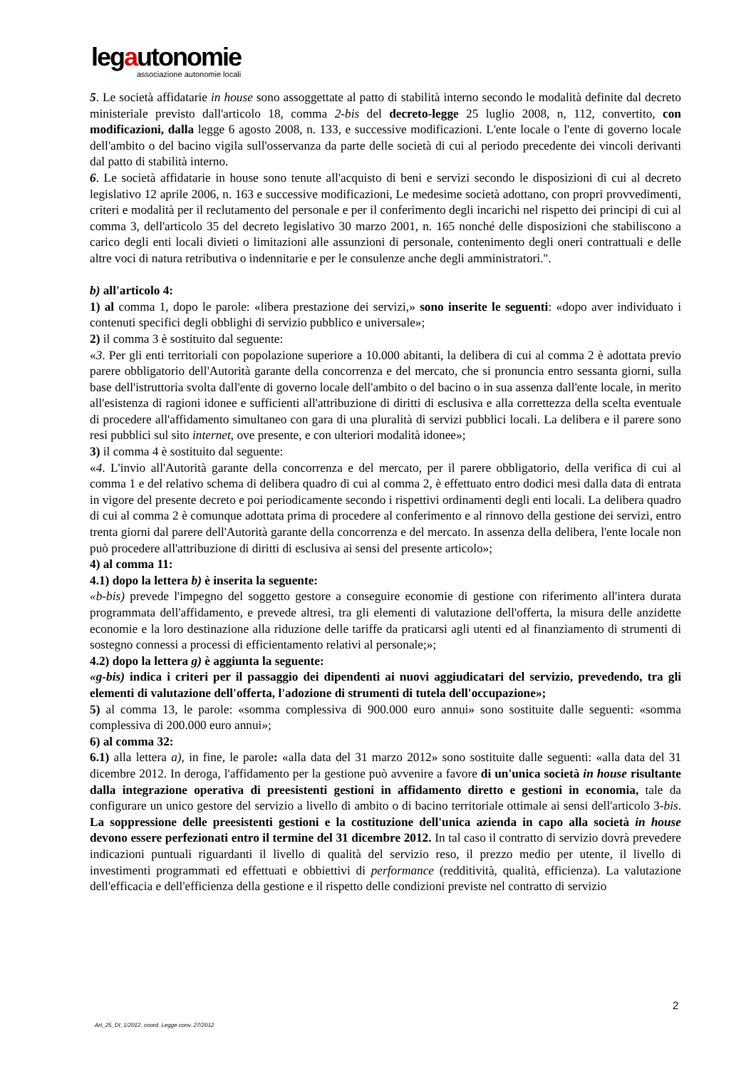legautonomie
associazione autonomie locali
5. Le società affidatarie in house sono assoggettate al patto di stabilità interno secondo le modalità definite dal decreto ministeriale previsto dall'articolo 18, comma 2-bis del decreto-legge 25 luglio 2008, n, 112, convertito, con modificazioni, dalla legge 6 agosto 2008, n. 133, e successive modificazioni. L'ente locale o l'ente di governo locale dell'ambito o del bacino vigila sull'osservanza da parte delle società di cui al periodo precedente dei vincoli derivanti dal patto di stabilità interno.
6. Le società affidatarie in house sono tenute all'acquisto di beni e servizi secondo le disposizioni di cui al decreto legislativo 12 aprile 2006, n. 163 e successive modificazioni, Le medesime società adottano, con propri provvedimenti, criteri e modalità per il reclutamento del personale e per il conferimento degli incarichi nel rispetto dei principi di cui al comma 3, dell'articolo 35 del decreto legislativo 30 marzo 2001, n. 165 nonché delle disposizioni che stabiliscono a carico degli enti locali divieti o limitazioni alle assunzioni di personale, contenimento degli oneri contrattuali e delle altre voci di natura retributiva o indennitarie e per le consulenze anche degli amministratori.".
b) all'articolo 4:
1) al comma 1, dopo le parole: «libera prestazione dei servizi,» sono inserite le seguenti: «dopo aver individuato i contenuti specifici degli obblighi di servizio pubblico e universale»;
2) il comma 3 è sostituito dal seguente:
«3. Per gli enti territoriali con popolazione superiore a 10.000 abitanti, la delibera di cui al comma 2 è adottata previo parere obbligatorio dell'Autorità garante della concorrenza e del mercato, che si pronuncia entro sessanta giorni, sulla base dell'istruttoria svolta dall'ente di governo locale dell'ambito o del bacino o in sua assenza dall'ente locale, in merito all'esistenza di ragioni idonee e sufficienti all'attribuzione di diritti di esclusiva e alla correttezza della scelta eventuale di procedere all'affidamento simultaneo con gara di una pluralità di servizi pubblici locali. La delibera e il parere sono resi pubblici sul sito internet, ove presente, e con ulteriori modalità idonee»;
3) il comma 4 è sostituito dal seguente:
«4. L'invio all'Autorità garante della concorrenza e del mercato, per il parere obbligatorio, della verifica di cui al comma 1 e del relativo schema di delibera quadro di cui al comma 2, è effettuato entro dodici mesi dalla data di entrata in vigore del presente decreto e poi periodicamente secondo i rispettivi ordinamenti degli enti locali. La delibera quadro di cui al comma 2 è comunque adottata prima di procedere al conferimento e al rinnovo della gestione dei servizi, entro trenta giorni dal parere dell'Autorità garante della concorrenza e del mercato. In assenza della delibera, l'ente locale non può procedere all'attribuzione di diritti di esclusiva ai sensi del presente articolo»;
4) al comma 11:
4.1) dopo la lettera b) è inserita la seguente:
«b-bis) prevede l'impegno del soggetto gestore a conseguire economie di gestione con riferimento all'intera durata programmata dell'affidamento, e prevede altresì, tra gli elementi di valutazione dell'offerta, la misura delle anzidette economie e la loro destinazione alla riduzione delle tariffe da praticarsi agli utenti ed al finanziamento di strumenti di sostegno connessi a processi di efficientamento relativi al personale;»;
4.2) dopo la lettera g) è aggiunta la seguente:
«g-bis) indica i criteri per il passaggio dei dipendenti ai nuovi aggiudicatari del servizio, prevedendo, tra gli elementi di valutazione dell'offerta, l'adozione di strumenti di tutela dell'occupazione»;
5) al comma 13, le parole: «somma complessiva di 900.000 euro annui» sono sostituite dalle seguenti: «somma complessiva di 200.000 euro annui»;
6) al comma 32:
6.1) alla lettera a), in fine, le parole: «alla data del 31 marzo 2012» sono sostituite dalle seguenti: «alla data del 31 dicembre 2012. In deroga, l'affidamento per la gestione può avvenire a favore di un'unica società in house risultante dalla integrazione operativa di preesistenti gestioni in affidamento diretto e gestioni in economia, tale da configurare un unico gestore del servizio a livello di ambito o di bacino territoriale ottimale ai sensi dell'articolo 3-bis. La soppressione delle preesistenti gestioni e la costituzione dell'unica azienda in capo alla società in house devono essere perfezionati entro il termine del 31 dicembre 2012. In tal caso il contratto di servizio dovrà prevedere indicazioni puntuali riguardanti il livello di qualità del servizio reso, il prezzo medio per utente, il livello di investimenti programmati ed effettuati e obbiettivi di performance (redditività, qualità, efficienza). La valutazione dell'efficacia e dell'efficienza della gestione e il rispetto delle condizioni previste nel contratto di servizio
2
Art_25_Dl_1/2012, coord. Legge conv. 27/2012